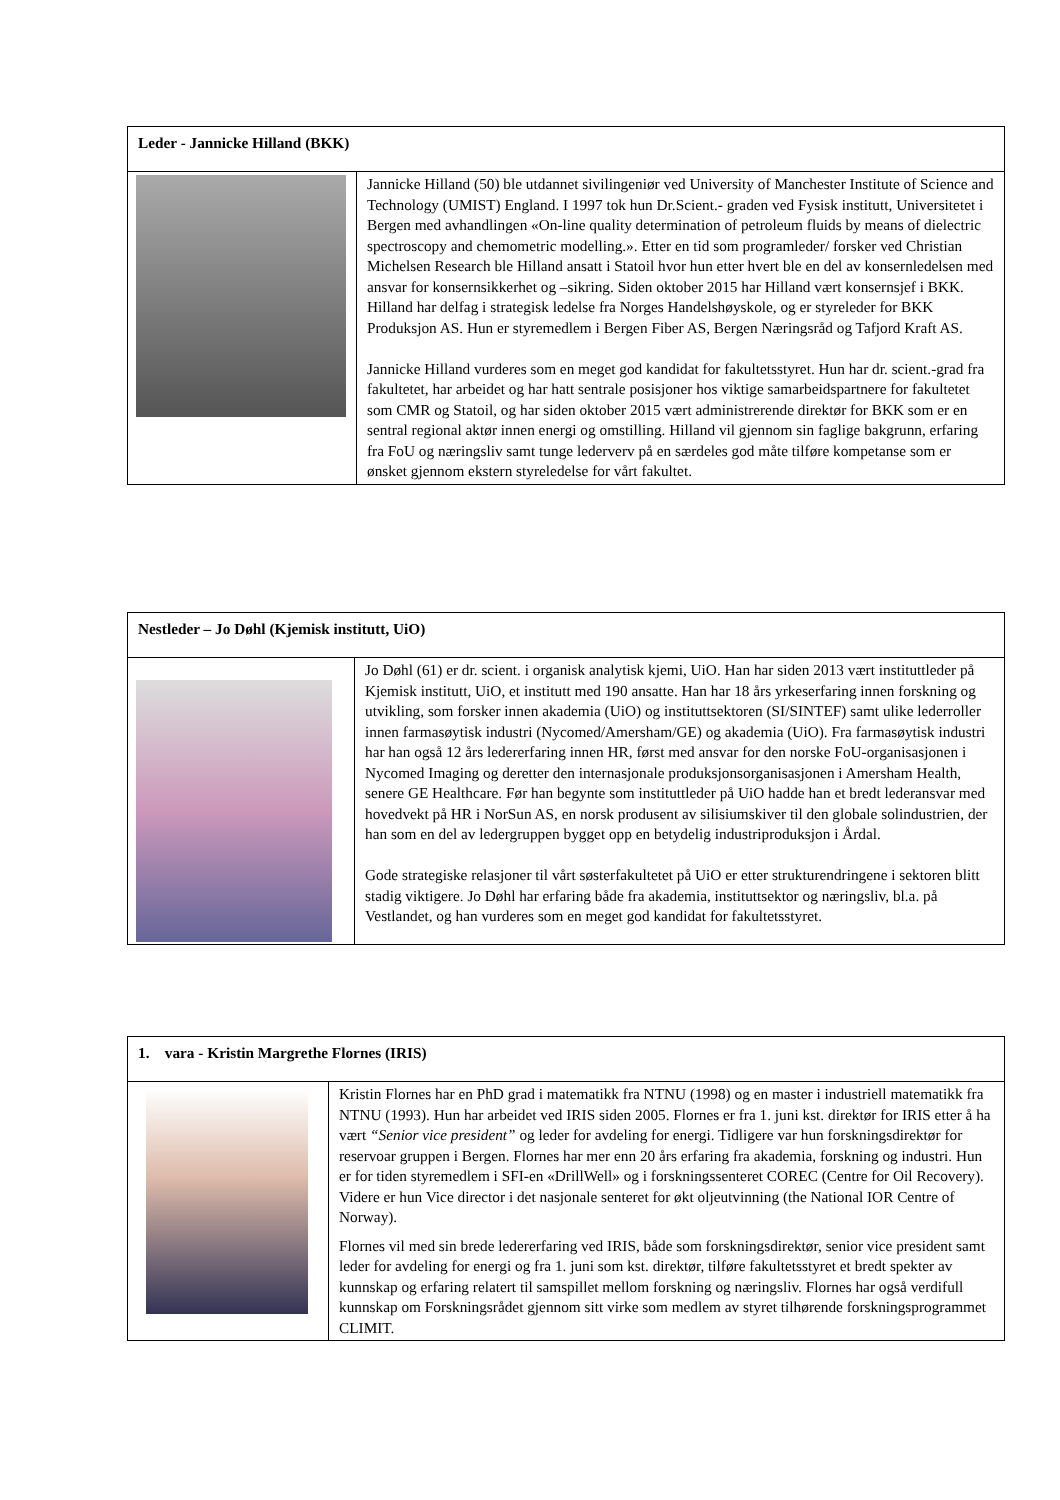| Leder - Jannicke Hilland (BKK) | |
| --- | --- |
| | Jannicke Hilland (50) ble utdannet sivilingeniør ved University of Manchester Institute of Science and Technology (UMIST) England. I 1997 tok hun Dr.Scient.- graden ved Fysisk institutt, Universitetet i Bergen med avhandlingen «On-line quality determination of petroleum fluids by means of dielectric spectroscopy and chemometric modelling.». Etter en tid som programleder/ forsker ved Christian Michelsen Research ble Hilland ansatt i Statoil hvor hun etter hvert ble en del av konsernledelsen med ansvar for konsernsikkerhet og –sikring. Siden oktober 2015 har Hilland vært konsernsjef i BKK. Hilland har delfag i strategisk ledelse fra Norges Handelshøyskole, og er styreleder for BKK Produksjon AS. Hun er styremedlem i Bergen Fiber AS, Bergen Næringsråd og Tafjord Kraft AS. Jannicke Hilland vurderes som en meget god kandidat for fakultetsstyret. Hun har dr. scient.-grad fra fakultetet, har arbeidet og har hatt sentrale posisjoner hos viktige samarbeidspartnere for fakultetet som CMR og Statoil, og har siden oktober 2015 vært administrerende direktør for BKK som er en sentral regional aktør innen energi og omstilling. Hilland vil gjennom sin faglige bakgrunn, erfaring fra FoU og næringsliv samt tunge lederverv på en særdeles god måte tilføre kompetanse som er ønsket gjennom ekstern styreledelse for vårt fakultet. |
| Nestleder – Jo Døhl (Kjemisk institutt, UiO) | |
| --- | --- |
| | Jo Døhl (61) er dr. scient. i organisk analytisk kjemi, UiO. Han har siden 2013 vært instituttleder på Kjemisk institutt, UiO, et institutt med 190 ansatte. Han har 18 års yrkeserfaring innen forskning og utvikling, som forsker innen akademia (UiO) og instituttsektoren (SI/SINTEF) samt ulike lederroller innen farmasøytisk industri (Nycomed/Amersham/GE) og akademia (UiO). Fra farmasøytisk industri har han også 12 års ledererfaring innen HR, først med ansvar for den norske FoU-organisasjonen i Nycomed Imaging og deretter den internasjonale produksjonsorganisasjonen i Amersham Health, senere GE Healthcare. Før han begynte som instituttleder på UiO hadde han et bredt lederansvar med hovedvekt på HR i NorSun AS, en norsk produsent av silisiumskiver til den globale solindustrien, der han som en del av ledergruppen bygget opp en betydelig industriproduksjon i Årdal. Gode strategiske relasjoner til vårt søsterfakultetet på UiO er etter strukturendringene i sektoren blitt stadig viktigere. Jo Døhl har erfaring både fra akademia, instituttsektor og næringsliv, bl.a. på Vestlandet, og han vurderes som en meget god kandidat for fakultetsstyret. |
| 1. vara - Kristin Margrethe Flornes (IRIS) | |
| --- | --- |
| | Kristin Flornes har en PhD grad i matematikk fra NTNU (1998) og en master i industriell matematikk fra NTNU (1993). Hun har arbeidet ved IRIS siden 2005. Flornes er fra 1. juni kst. direktør for IRIS etter å ha vært “Senior vice president” og leder for avdeling for energi. Tidligere var hun forskningsdirektør for reservoar gruppen i Bergen. Flornes har mer enn 20 års erfaring fra akademia, forskning og industri. Hun er for tiden styremedlem i SFI-en «DrillWell» og i forskningssenteret COREC (Centre for Oil Recovery). Videre er hun Vice director i det nasjonale senteret for økt oljeutvinning (the National IOR Centre of Norway). Flornes vil med sin brede ledererfaring ved IRIS, både som forskningsdirektør, senior vice president samt leder for avdeling for energi og fra 1. juni som kst. direktør, tilføre fakultetsstyret et bredt spekter av kunnskap og erfaring relatert til samspillet mellom forskning og næringsliv. Flornes har også verdifull kunnskap om Forskningsrådet gjennom sitt virke som medlem av styret tilhørende forskningsprogrammet CLIMIT. |